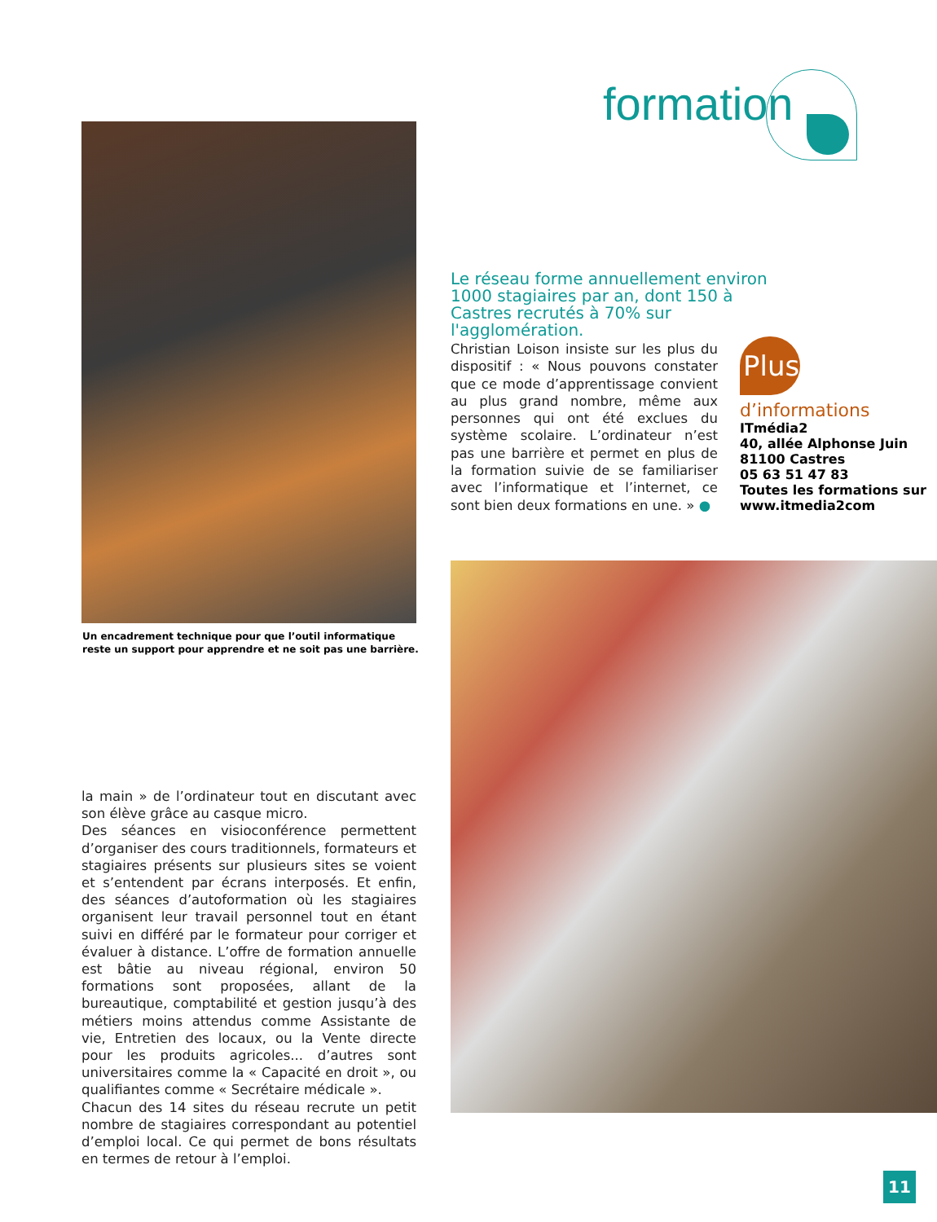formation
Un encadrement technique pour que l’outil informatique reste un support pour apprendre et ne soit pas une barrière.
Le réseau forme annuellement environ 1000 stagiaires par an, dont 150 à Castres recrutés à 70% sur l'agglomération.
Christian Loison insiste sur les plus du dispositif : « Nous pouvons constater que ce mode d’apprentissage convient au plus grand nombre, même aux personnes qui ont été exclues du système scolaire. L’ordinateur n’est pas une barrière et permet en plus de la formation suivie de se familiariser avec l’informatique et l’internet, ce sont bien deux formations en une. » ●
Plus
d’informations
ITmédia2
40, allée Alphonse Juin
81100 Castres
05 63 51 47 83
Toutes les formations sur
www.itmedia2com
la main » de l’ordinateur tout en discutant avec son élève grâce au casque micro.
Des séances en visioconférence permettent d’organiser des cours traditionnels, formateurs et stagiaires présents sur plusieurs sites se voient et s’entendent par écrans interposés. Et enfin, des séances d’autoformation où les stagiaires organisent leur travail personnel tout en étant suivi en différé par le formateur pour corriger et évaluer à distance. L’offre de formation annuelle est bâtie au niveau régional, environ 50 formations sont proposées, allant de la bureautique, comptabilité et gestion jusqu’à des métiers moins attendus comme Assistante de vie, Entretien des locaux, ou la Vente directe pour les produits agricoles... d’autres sont universitaires comme la « Capacité en droit », ou qualifiantes comme « Secrétaire médicale ».
Chacun des 14 sites du réseau recrute un petit nombre de stagiaires correspondant au potentiel d’emploi local. Ce qui permet de bons résultats en termes de retour à l’emploi.
11